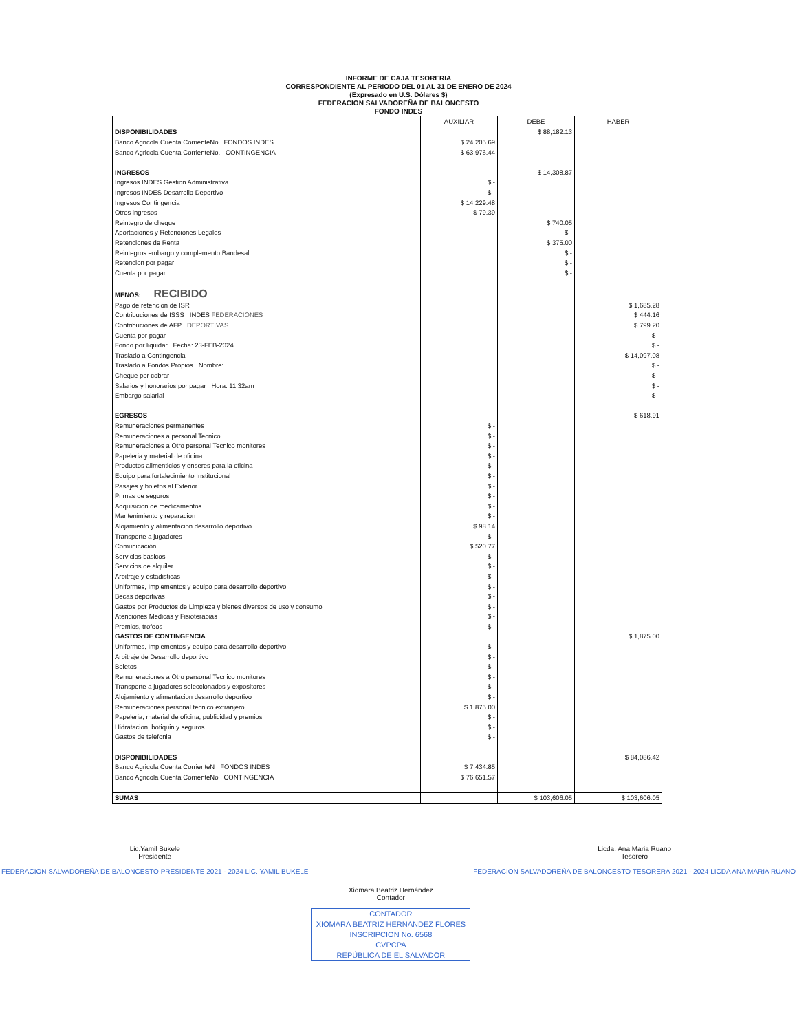INFORME DE CAJA TESORERIA
CORRESPONDIENTE AL PERIODO DEL 01 AL 31 DE ENERO DE 2024
(Expresado en U.S. Dólares $)
FEDERACION SALVADOREÑA DE BALONCESTO
FONDO INDES
| | AUXILIAR | DEBE | HABER |
| --- | --- | --- | --- |
| DISPONIBILIDADES | | $ 88,182.13 | |
| Banco Agricola Cuenta CorrienteNo FONDOS INDES | $ 24,205.69 | | |
| Banco Agricola Cuenta CorrienteNo. CONTINGENCIA | $ 63,976.44 | | |
| INGRESOS | | $ 14,308.87 | |
| Ingresos INDES Gestion Administrativa | $ - | | |
| Ingresos INDES Desarrollo Deportivo | $ - | | |
| Ingresos Contingencia | $ 14,229.48 | | |
| Otros ingresos | $ 79.39 | | |
| Reintegro de cheque | | $ 740.05 | |
| Aportaciones y Retenciones Legales | | $ - | |
| Retenciones de Renta | | $ 375.00 | |
| Reintegros embargo y complemento Bandesal | | $ - | |
| Retencion por pagar | | $ - | |
| Cuenta por pagar | | $ - | |
| MENOS: RECIBIDO | | | |
| Pago de retencion de ISR | | | $ 1,685.28 |
| Contribuciones de ISSS INDES FEDERACIONES | | | $ 444.16 |
| Contribuciones de AFP DEPORTIVAS | | | $ 799.20 |
| Cuenta por pagar | | | $ - |
| Fondo por liquidar Fecha: 23-FEB-2024 | | | $ - |
| Traslado a Contingencia | | | $ 14,097.08 |
| Traslado a Fondos Propios Nombre: | | | $ - |
| Cheque por cobrar | | | $ - |
| Salarios y honorarios por pagar Hora: 11:32am | | | $ - |
| Embargo salarial | | | $ - |
| EGRESOS | | | $ 618.91 |
| Remuneraciones permanentes | $ - | | |
| Remuneraciones a personal Tecnico | $ - | | |
| Remuneraciones a Otro personal Tecnico monitores | $ - | | |
| Papeleria y material de oficina | $ - | | |
| Productos alimenticios y enseres para la oficina | $ - | | |
| Equipo para fortalecimiento Institucional | $ - | | |
| Pasajes y boletos al Exterior | $ - | | |
| Primas de seguros | $ - | | |
| Adquisicion de medicamentos | $ - | | |
| Mantenimiento y reparacion | $ - | | |
| Alojamiento y alimentacion desarrollo deportivo | $ 98.14 | | |
| Transporte a jugadores | $ - | | |
| Comunicación | $ 520.77 | | |
| Servicios basicos | $ - | | |
| Servicios de alquiler | $ - | | |
| Arbitraje y estadisticas | $ - | | |
| Uniformes, Implementos y equipo para desarrollo deportivo | $ - | | |
| Becas deportivas | $ - | | |
| Gastos por Productos de Limpieza y bienes diversos de uso y consumo | $ - | | |
| Atenciones Medicas y Fisioterapias | $ - | | |
| Premios, trofeos | $ - | | |
| GASTOS DE CONTINGENCIA | | | $ 1,875.00 |
| Uniformes, Implementos y equipo para desarrollo deportivo | $ - | | |
| Arbitraje de Desarrollo deportivo | $ - | | |
| Boletos | $ - | | |
| Remuneraciones a Otro personal Tecnico monitores | $ - | | |
| Transporte a jugadores seleccionados y expositores | $ - | | |
| Alojamiento y alimentacion desarrollo deportivo | $ - | | |
| Remuneraciones personal tecnico extranjero | $ 1,875.00 | | |
| Papeleria, material de oficina, publicidad y premios | $ - | | |
| Hidratacion, botiquin y seguros | $ - | | |
| Gastos de telefonia | $ - | | |
| DISPONIBILIDADES | | | $ 84,086.42 |
| Banco Agricola Cuenta CorrienteN FONDOS INDES | $ 7,434.85 | | |
| Banco Agricola Cuenta CorrienteNo CONTINGENCIA | $ 76,651.57 | | |
| SUMAS | | $ 103,606.05 | $ 103,606.05 |
Lic.Yamil Bukele
Presidente
FEDERACION SALVADOREÑA DE BALONCESTO PRESIDENTE 2021 - 2024 LIC. YAMIL BUKELE
Xiomara Beatriz Hernández
Contador
CONTADOR
XIOMARA BEATRIZ HERNANDEZ FLORES
INSCRIPCION No. 6568
CVPCPA
REPÚBLICA DE EL SALVADOR
Licda. Ana Maria Ruano
Tesorero
FEDERACION SALVADOREÑA DE BALONCESTO TESORERA 2021 - 2024 LICDA ANA MARIA RUANO